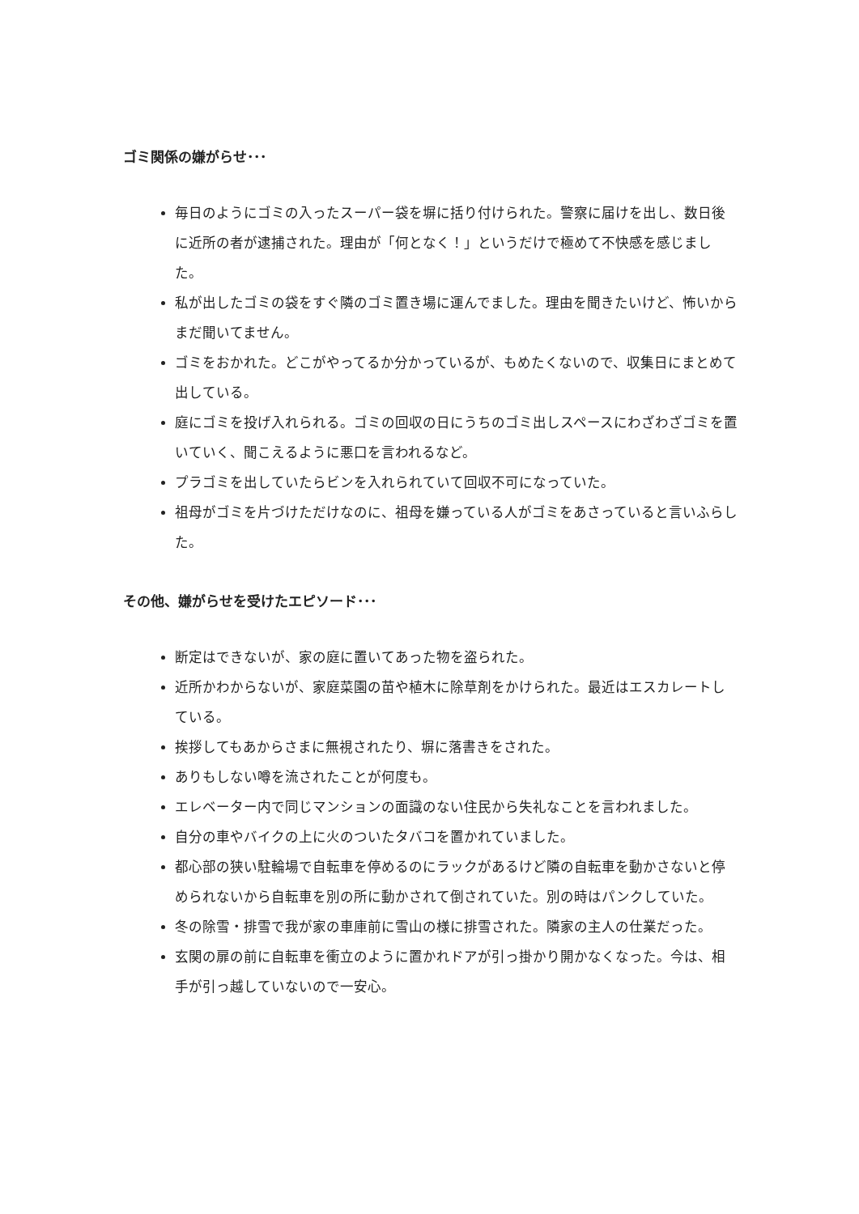ゴミ関係の嫌がらせ･･･
毎日のようにゴミの入ったスーパー袋を塀に括り付けられた。警察に届けを出し、数日後に近所の者が逮捕された。理由が「何となく！」というだけで極めて不快感を感じました。
私が出したゴミの袋をすぐ隣のゴミ置き場に運んでました。理由を聞きたいけど、怖いからまだ聞いてません。
ゴミをおかれた。どこがやってるか分かっているが、もめたくないので、収集日にまとめて出している。
庭にゴミを投げ入れられる。ゴミの回収の日にうちのゴミ出しスペースにわざわざゴミを置いていく、聞こえるように悪口を言われるなど。
プラゴミを出していたらビンを入れられていて回収不可になっていた。
祖母がゴミを片づけただけなのに、祖母を嫌っている人がゴミをあさっていると言いふらした。
その他、嫌がらせを受けたエピソード･･･
断定はできないが、家の庭に置いてあった物を盗られた。
近所かわからないが、家庭菜園の苗や植木に除草剤をかけられた。最近はエスカレートしている。
挨拶してもあからさまに無視されたり、塀に落書きをされた。
ありもしない噂を流されたことが何度も。
エレベーター内で同じマンションの面識のない住民から失礼なことを言われました。
自分の車やバイクの上に火のついたタバコを置かれていました。
都心部の狭い駐輪場で自転車を停めるのにラックがあるけど隣の自転車を動かさないと停められないから自転車を別の所に動かされて倒されていた。別の時はパンクしていた。
冬の除雪・排雪で我が家の車庫前に雪山の様に排雪された。隣家の主人の仕業だった。
玄関の扉の前に自転車を衝立のように置かれドアが引っ掛かり開かなくなった。今は、相手が引っ越していないので一安心。